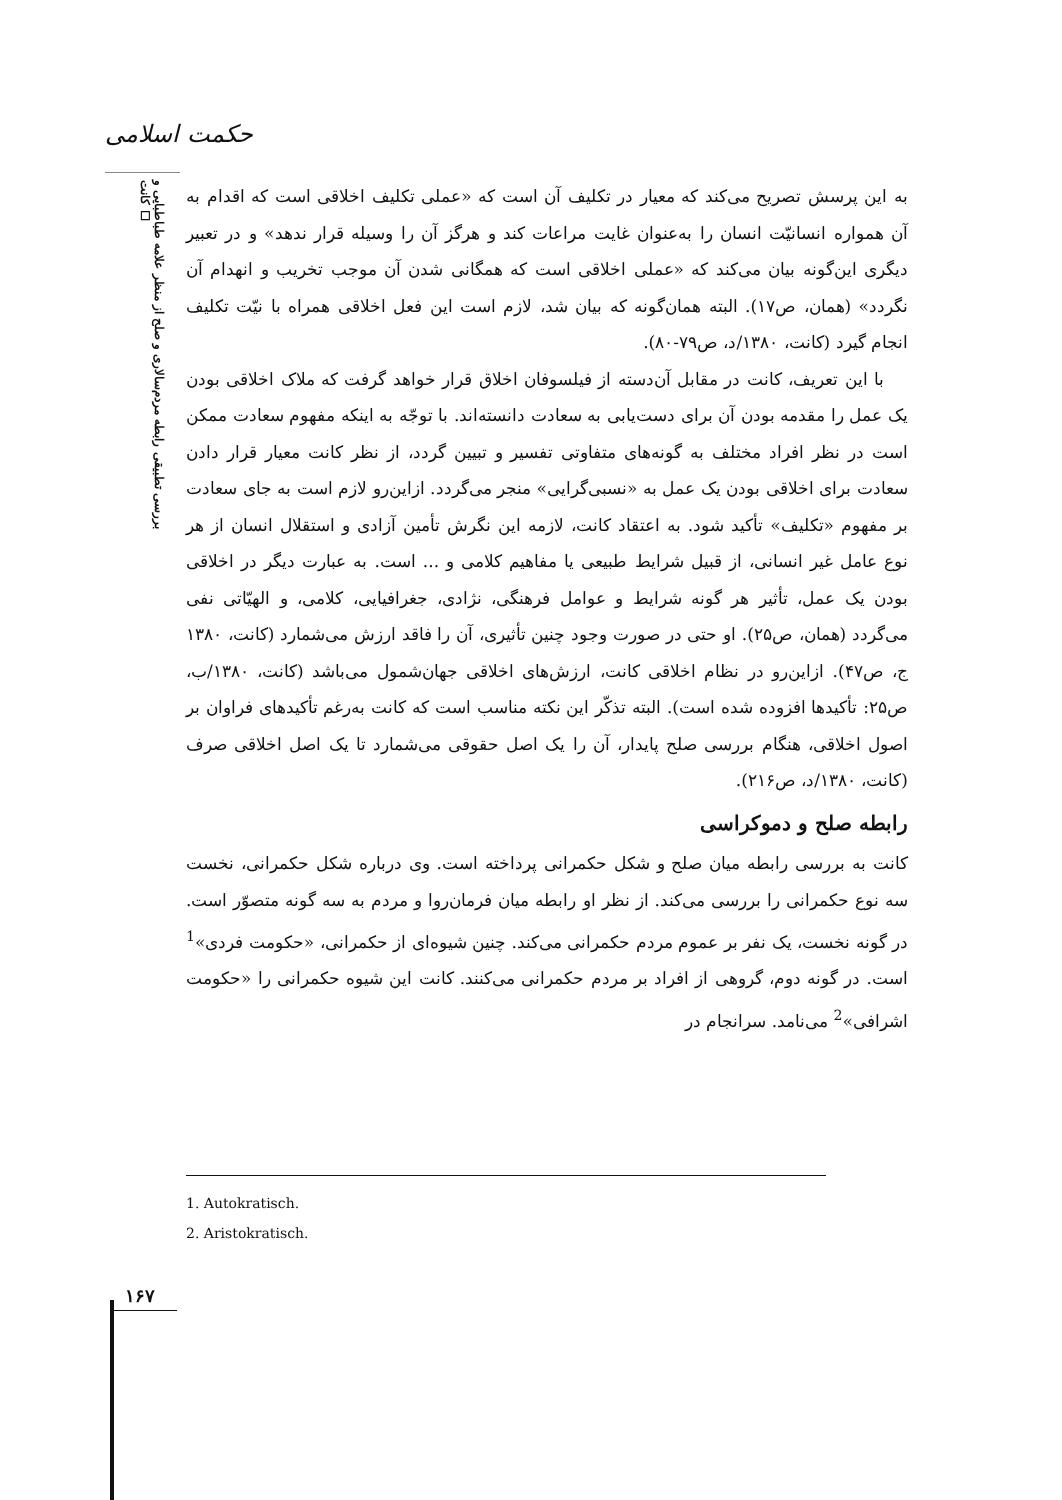حکمت اسلامی
بررسی تطبیقی رابطه مردم‌سالاری و صلح از منظر علامه طباطبایی و کانت ☐
به این پرسش تصریح می‌کند که معیار در تکلیف آن است که «عملی تکلیف اخلاقی است که اقدام به آن همواره انسانیّت انسان را به‌عنوان غایت مراعات کند و هرگز آن را وسیله قرار ندهد» و در تعبیر دیگری این‌گونه بیان می‌کند که «عملی اخلاقی است که همگانی شدن آن موجب تخریب و انهدام آن نگردد» (همان، ص۱۷). البته همان‌گونه که بیان شد، لازم است این فعل اخلاقی همراه با نیّت تکلیف انجام گیرد (کانت، ۱۳۸۰/د، ص۷۹-۸۰).
با این تعریف، کانت در مقابل آن‌دسته از فیلسوفان اخلاق قرار خواهد گرفت که ملاک اخلاقی بودن یک عمل را مقدمه بودن آن برای دست‌یابی به سعادت دانسته‌اند. با توجّه به اینکه مفهوم سعادت ممکن است در نظر افراد مختلف به گونه‌های متفاوتی تفسیر و تبیین گردد، از نظر کانت معیار قرار دادن سعادت برای اخلاقی بودن یک عمل به «نسبی‌گرایی» منجر می‌گردد. ازاین‌رو لازم است به جای سعادت بر مفهوم «تکلیف» تأکید شود. به اعتقاد کانت، لازمه این نگرش تأمین آزادی و استقلال انسان از هر نوع عامل غیر انسانی، از قبیل شرایط طبیعی یا مفاهیم کلامی و ... است. به عبارت دیگر در اخلاقی بودن یک عمل، تأثیر هر گونه شرایط و عوامل فرهنگی، نژادی، جغرافیایی، کلامی، و الهیّاتی نفی می‌گردد (همان، ص۲۵). او حتی در صورت وجود چنین تأثیری، آن را فاقد ارزش می‌شمارد (کانت، ۱۳۸۰ ج، ص۴۷). ازاین‌رو در نظام اخلاقی کانت، ارزش‌های اخلاقی جهان‌شمول می‌باشد (کانت، ۱۳۸۰/ب، ص۲۵: تأکیدها افزوده شده است). البته تذکّر این نکته مناسب است که کانت به‌رغم تأکیدهای فراوان بر اصول اخلاقی، هنگام بررسی صلح پایدار، آن را یک اصل حقوقی می‌شمارد تا یک اصل اخلاقی صرف (کانت، ۱۳۸۰/د، ص۲۱۶).
رابطه صلح و دموکراسی
کانت به بررسی رابطه میان صلح و شکل حکمرانی پرداخته است. وی درباره شکل حکمرانی، نخست سه نوع حکمرانی را بررسی می‌کند. از نظر او رابطه میان فرمان‌روا و مردم به سه گونه متصوّر است. در گونه نخست، یک نفر بر عموم مردم حکمرانی می‌کند. چنین شیوه‌ای از حکمرانی، «حکومت فردی»<sup>1</sup> است. در گونه دوم، گروهی از افراد بر مردم حکمرانی می‌کنند. کانت این شیوه حکمرانی را «حکومت اشرافی»<sup>2</sup> می‌نامد. سرانجام در
1. Autokratisch.
2. Aristokratisch.
۱۶۷